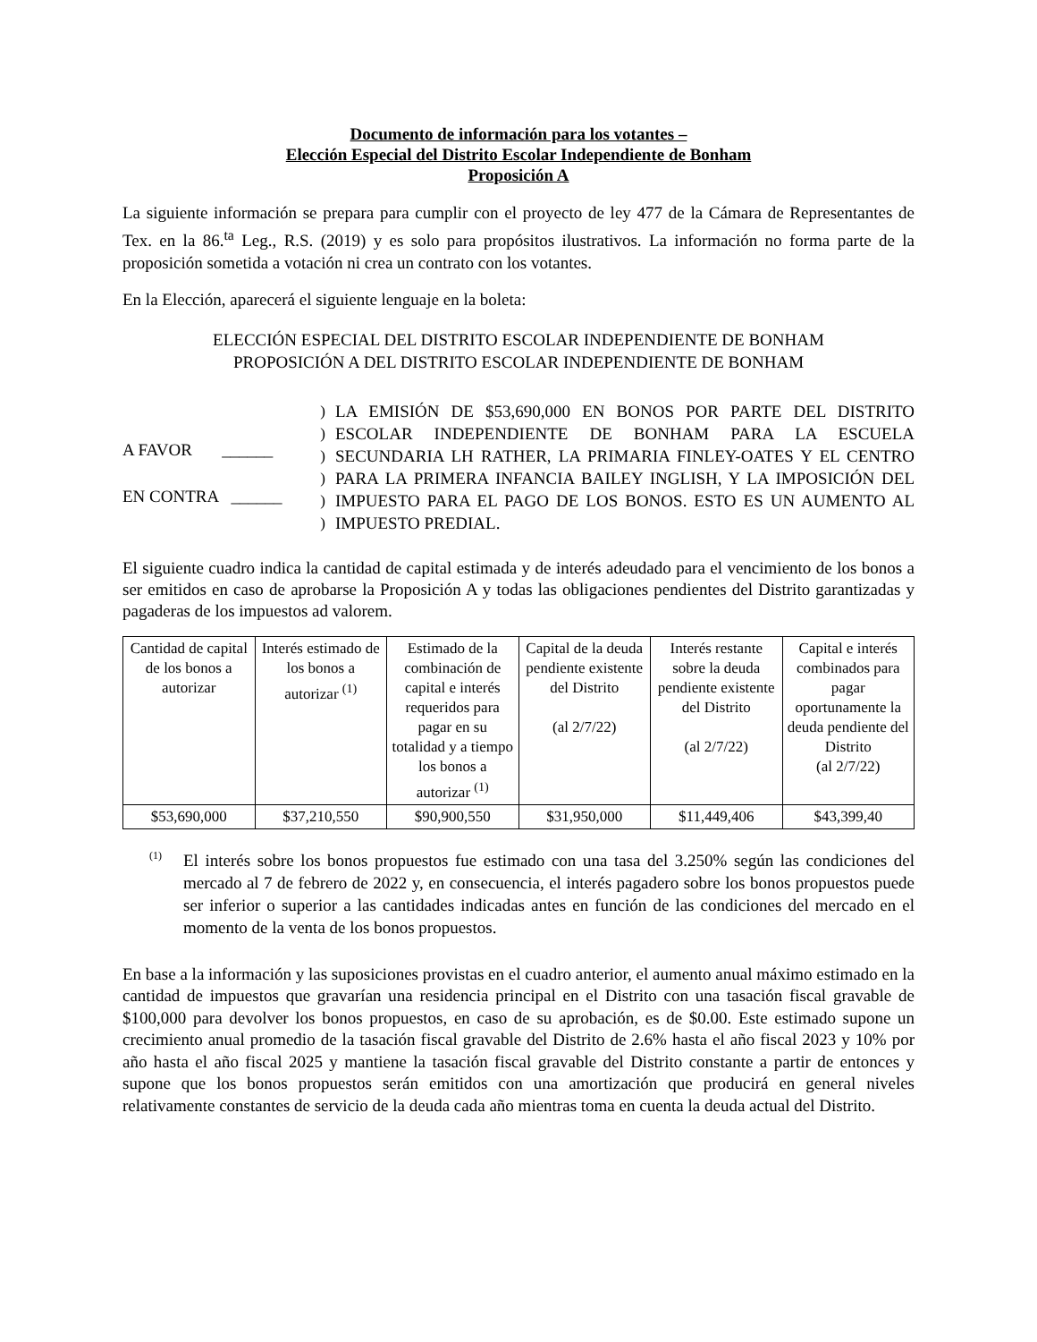Documento de información para los votantes –
Elección Especial del Distrito Escolar Independiente de Bonham
Proposición A
La siguiente información se prepara para cumplir con el proyecto de ley 477 de la Cámara de Representantes de Tex. en la 86.<sup>ta</sup> Leg., R.S. (2019) y es solo para propósitos ilustrativos. La información no forma parte de la proposición sometida a votación ni crea un contrato con los votantes.
En la Elección, aparecerá el siguiente lenguaje en la boleta:
ELECCIÓN ESPECIAL DEL DISTRITO ESCOLAR INDEPENDIENTE DE BONHAM
PROPOSICIÓN A DEL DISTRITO ESCOLAR INDEPENDIENTE DE BONHAM
A FAVOR ______
EN CONTRA ______
)
)
)
)
)
)
LA EMISIÓN DE $53,690,000 EN BONOS POR PARTE DEL DISTRITO ESCOLAR INDEPENDIENTE DE BONHAM PARA LA ESCUELA SECUNDARIA LH RATHER, LA PRIMARIA FINLEY-OATES Y EL CENTRO PARA LA PRIMERA INFANCIA BAILEY INGLISH, Y LA IMPOSICIÓN DEL IMPUESTO PARA EL PAGO DE LOS BONOS. ESTO ES UN AUMENTO AL IMPUESTO PREDIAL.
El siguiente cuadro indica la cantidad de capital estimada y de interés adeudado para el vencimiento de los bonos a ser emitidos en caso de aprobarse la Proposición A y todas las obligaciones pendientes del Distrito garantizadas y pagaderas de los impuestos ad valorem.
| Cantidad de capital de los bonos a autorizar | Interés estimado de los bonos a autorizar <sup>(1)</sup> | Estimado de la combinación de capital e interés requeridos para pagar en su totalidad y a tiempo los bonos a autorizar <sup>(1)</sup> | Capital de la deuda pendiente existente del Distrito (al 2/7/22) | Interés restante sobre la deuda pendiente existente del Distrito (al 2/7/22) | Capital e interés combinados para pagar oportunamente la deuda pendiente del Distrito (al 2/7/22) |
| --- | --- | --- | --- | --- | --- |
| $53,690,000 | $37,210,550 | $90,900,550 | $31,950,000 | $11,449,406 | $43,399,40 |
<sup>(1)</sup>
El interés sobre los bonos propuestos fue estimado con una tasa del 3.250% según las condiciones del mercado al 7 de febrero de 2022 y, en consecuencia, el interés pagadero sobre los bonos propuestos puede ser inferior o superior a las cantidades indicadas antes en función de las condiciones del mercado en el momento de la venta de los bonos propuestos.
En base a la información y las suposiciones provistas en el cuadro anterior, el aumento anual máximo estimado en la cantidad de impuestos que gravarían una residencia principal en el Distrito con una tasación fiscal gravable de $100,000 para devolver los bonos propuestos, en caso de su aprobación, es de $0.00. Este estimado supone un crecimiento anual promedio de la tasación fiscal gravable del Distrito de 2.6% hasta el año fiscal 2023 y 10% por año hasta el año fiscal 2025 y mantiene la tasación fiscal gravable del Distrito constante a partir de entonces y supone que los bonos propuestos serán emitidos con una amortización que producirá en general niveles relativamente constantes de servicio de la deuda cada año mientras toma en cuenta la deuda actual del Distrito.